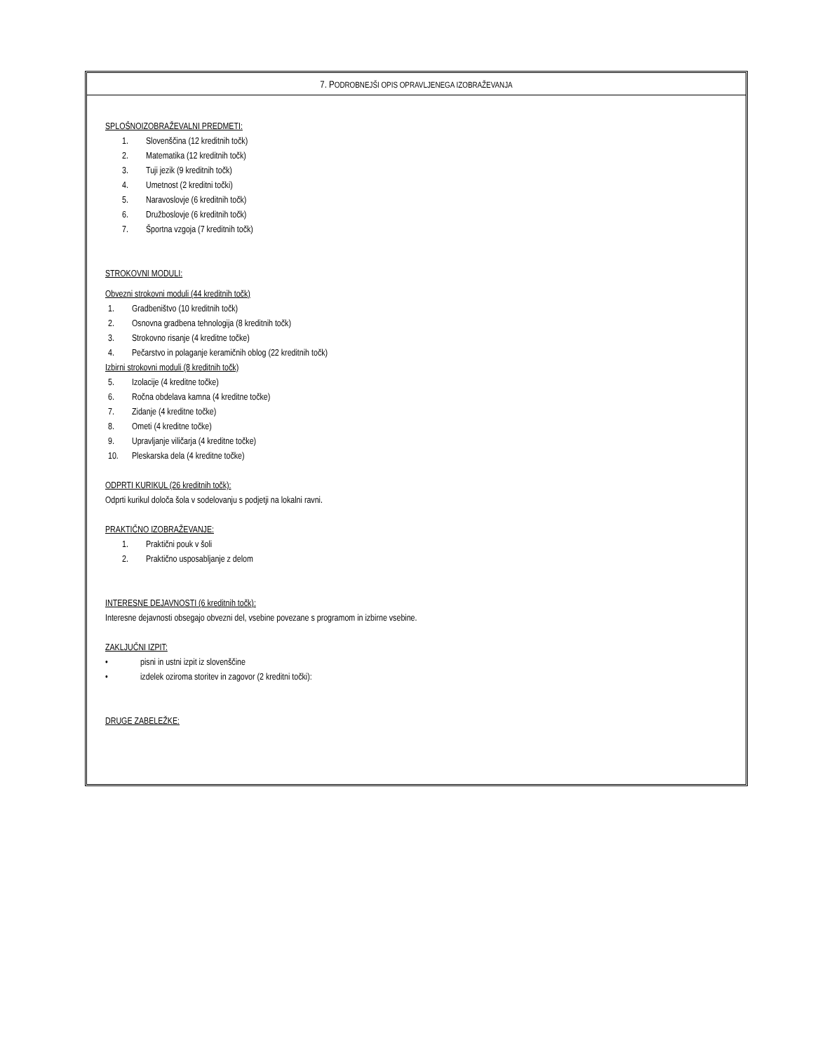7. PODROBNEJŠI OPIS OPRAVLJENEGA IZOBRAŽEVANJA
SPLOŠNOIZOBRAŽEVALNI PREDMETI:
1. Slovenščina (12 kreditnih točk)
2. Matematika (12 kreditnih točk)
3. Tuji jezik (9 kreditnih točk)
4. Umetnost (2 kreditni točki)
5. Naravoslovje (6 kreditnih točk)
6. Družboslovje (6 kreditnih točk)
7. Športna vzgoja (7 kreditnih točk)
STROKOVNI MODULI:
Obvezni strokovni moduli (44 kreditnih točk)
1. Gradbeništvo (10 kreditnih točk)
2. Osnovna gradbena tehnologija (8 kreditnih točk)
3. Strokovno risanje (4 kreditne točke)
4. Pečarstvo in polaganje keramičnih oblog (22 kreditnih točk)
Izbirni strokovni moduli (8 kreditnih točk)
5. Izolacije (4 kreditne točke)
6. Ročna obdelava kamna (4 kreditne točke)
7. Zidanje (4 kreditne točke)
8. Ometi (4 kreditne točke)
9. Upravljanje viličarja (4 kreditne točke)
10. Pleskarska dela (4 kreditne točke)
ODPRTI KURIKUL (26 kreditnih točk):
Odprti kurikul določa šola v sodelovanju s podjetji na lokalni ravni.
PRAKTIČNO IZOBRAŽEVANJE:
1. Praktični pouk v šoli
2. Praktično usposabljanje z delom
INTERESNE DEJAVNOSTI (6 kreditnih točk):
Interesne dejavnosti obsegajo obvezni del, vsebine povezane s programom in izbirne vsebine.
ZAKLJUČNI IZPIT:
• pisni in ustni izpit iz slovenščine
• izdelek oziroma storitev in zagovor (2 kreditni točki):
DRUGE ZABELEŽKE: